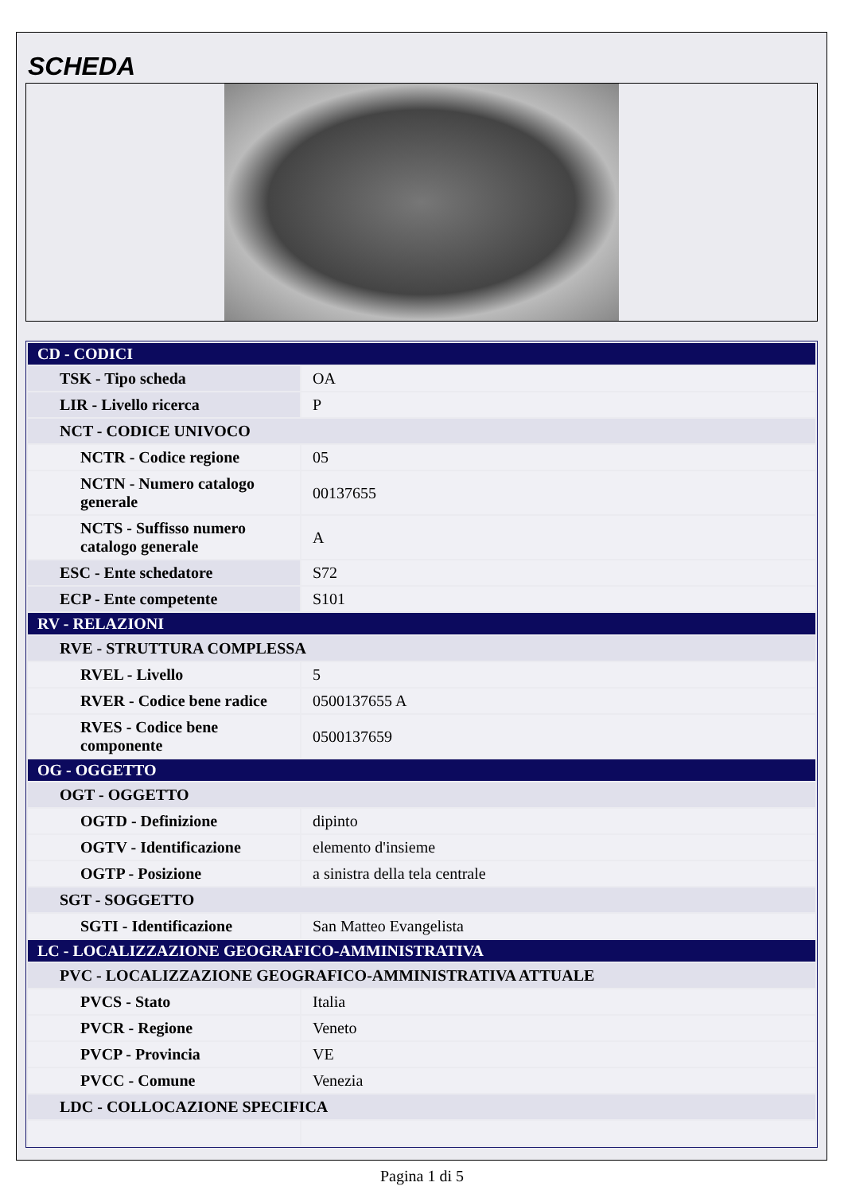SCHEDA
| CD - CODICI | |
| TSK - Tipo scheda | OA |
| LIR - Livello ricerca | P |
| NCT - CODICE UNIVOCO | |
| NCTR - Codice regione | 05 |
| NCTN - Numero catalogo generale | 00137655 |
| NCTS - Suffisso numero catalogo generale | A |
| ESC - Ente schedatore | S72 |
| ECP - Ente competente | S101 |
| RV - RELAZIONI | |
| RVE - STRUTTURA COMPLESSA | |
| RVEL - Livello | 5 |
| RVER - Codice bene radice | 0500137655 A |
| RVES - Codice bene componente | 0500137659 |
| OG - OGGETTO | |
| OGT - OGGETTO | |
| OGTD - Definizione | dipinto |
| OGTV - Identificazione | elemento d'insieme |
| OGTP - Posizione | a sinistra della tela centrale |
| SGT - SOGGETTO | |
| SGTI - Identificazione | San Matteo Evangelista |
| LC - LOCALIZZAZIONE GEOGRAFICO-AMMINISTRATIVA | |
| PVC - LOCALIZZAZIONE GEOGRAFICO-AMMINISTRATIVA ATTUALE | |
| PVCS - Stato | Italia |
| PVCR - Regione | Veneto |
| PVCP - Provincia | VE |
| PVCC - Comune | Venezia |
| LDC - COLLOCAZIONE SPECIFICA | |
Pagina 1 di 5